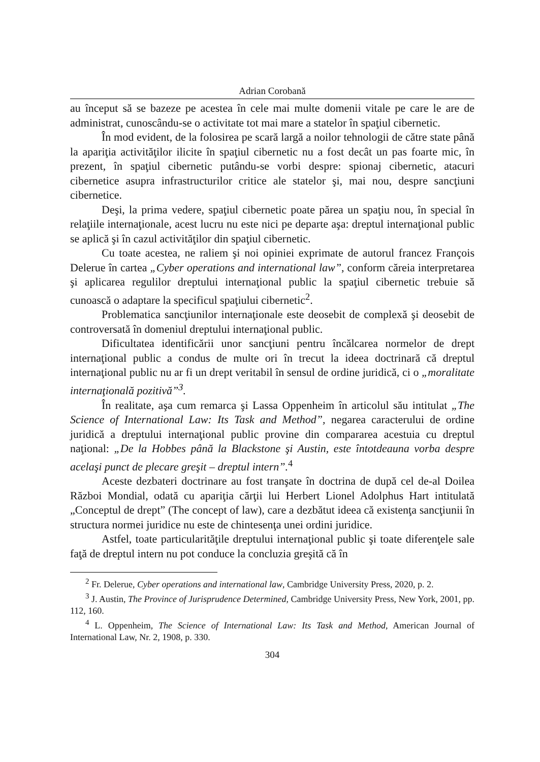Adrian Corobană
au început să se bazeze pe acestea în cele mai multe domenii vitale pe care le are de administrat, cunoscându-se o activitate tot mai mare a statelor în spaţiul cibernetic.
În mod evident, de la folosirea pe scară largă a noilor tehnologii de către state până la apariţia activităţilor ilicite în spaţiul cibernetic nu a fost decât un pas foarte mic, în prezent, în spaţiul cibernetic putându-se vorbi despre: spionaj cibernetic, atacuri cibernetice asupra infrastructurilor critice ale statelor şi, mai nou, despre sancţiuni cibernetice.
Deşi, la prima vedere, spaţiul cibernetic poate părea un spaţiu nou, în special în relaţiile internaţionale, acest lucru nu este nici pe departe aşa: dreptul internaţional public se aplică şi în cazul activităţilor din spaţiul cibernetic.
Cu toate acestea, ne raliem şi noi opiniei exprimate de autorul francez François Delerue în cartea „Cyber operations and international law”, conform căreia interpretarea şi aplicarea regulilor dreptului internaţional public la spaţiul cibernetic trebuie să cunoască o adaptare la specificul spaţiului cibernetic<sup>2</sup>.
Problematica sancţiunilor internaţionale este deosebit de complexă şi deosebit de controversată în domeniul dreptului internaţional public.
Dificultatea identificării unor sancţiuni pentru încălcarea normelor de drept internaţional public a condus de multe ori în trecut la ideea doctrinară că dreptul internaţional public nu ar fi un drept veritabil în sensul de ordine juridică, ci o „moralitate internaţională pozitivă”<sup>3</sup>.
În realitate, aşa cum remarca şi Lassa Oppenheim în articolul său intitulat „The Science of International Law: Its Task and Method”, negarea caracterului de ordine juridică a dreptului internaţional public provine din compararea acestuia cu dreptul naţional: „De la Hobbes până la Blackstone şi Austin, este întotdeauna vorba despre acelaşi punct de plecare greşit – dreptul intern”.<sup>4</sup>
Aceste dezbateri doctrinare au fost tranşate în doctrina de după cel de-al Doilea Război Mondial, odată cu apariţia cărţii lui Herbert Lionel Adolphus Hart intitulată „Conceptul de drept” (The concept of law), care a dezbătut ideea că existenţa sancţiunii în structura normei juridice nu este de chintesenţa unei ordini juridice.
Astfel, toate particularităţile dreptului internaţional public şi toate diferenţele sale faţă de dreptul intern nu pot conduce la concluzia greşită că în
<sup>2</sup> Fr. Delerue, Cyber operations and international law, Cambridge University Press, 2020, p. 2.
<sup>3</sup> J. Austin, The Province of Jurisprudence Determined, Cambridge University Press, New York, 2001, pp. 112, 160.
<sup>4</sup> L. Oppenheim, The Science of International Law: Its Task and Method, American Journal of International Law, Nr. 2, 1908, p. 330.
304